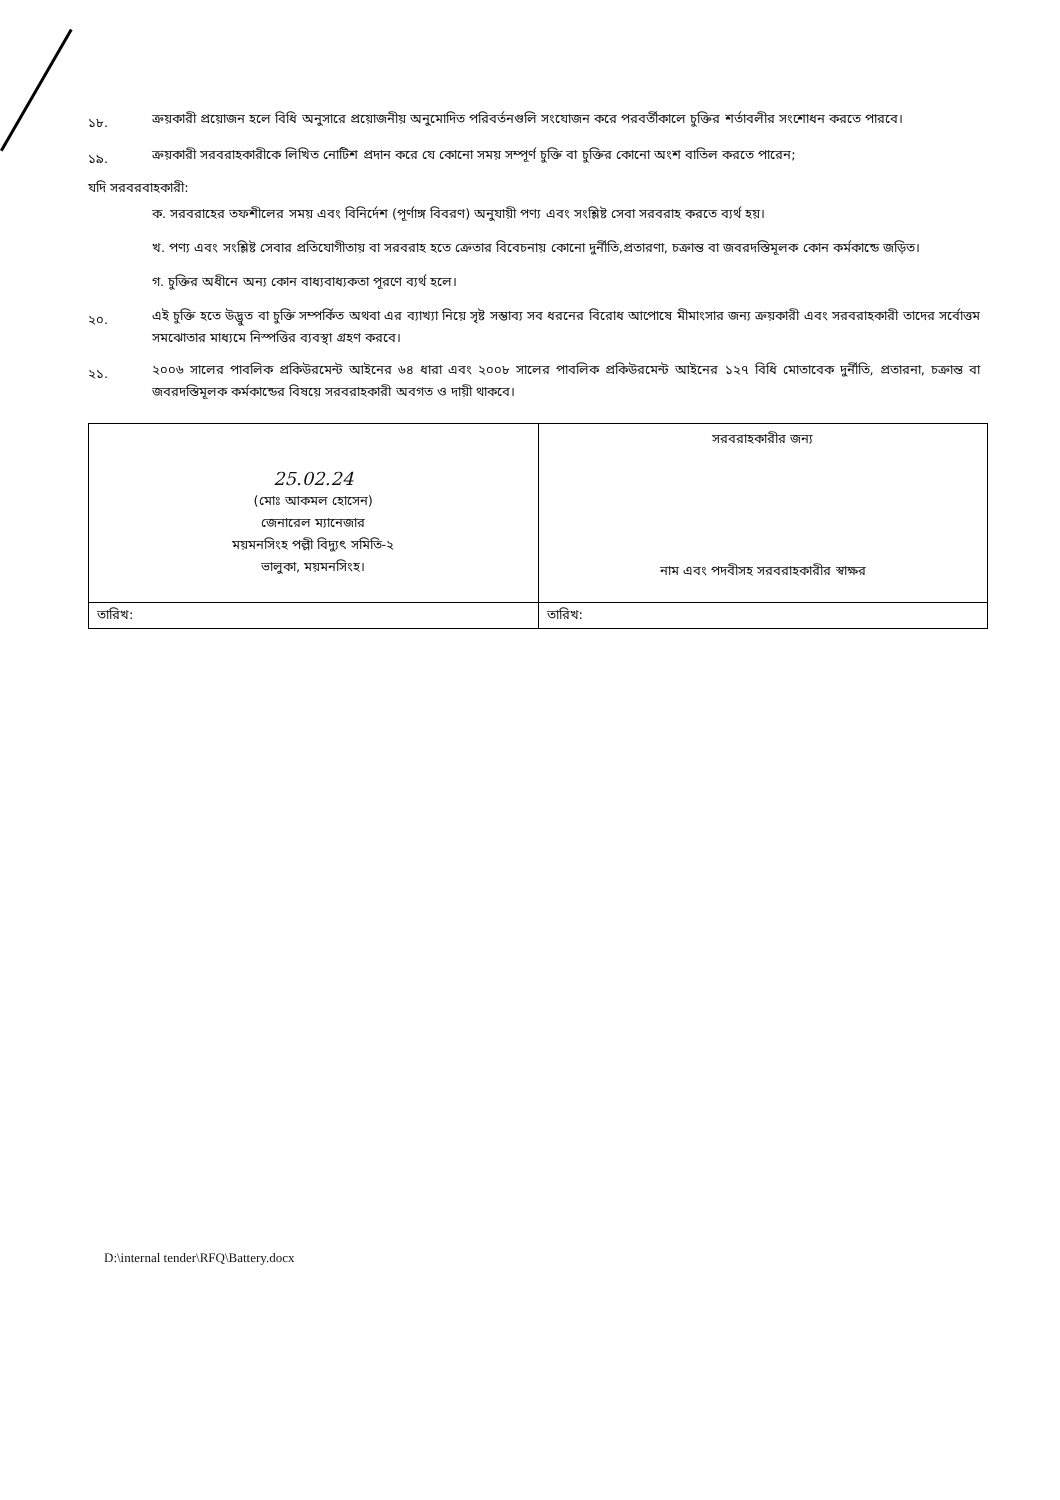১৮.
ক্রয়কারী প্রয়োজন হলে বিধি অনুসারে প্রয়োজনীয় অনুমোদিত পরিবর্তনগুলি সংযোজন করে পরবর্তীকালে চুক্তির শর্তাবলীর সংশোধন করতে পারবে।
১৯.
ক্রয়কারী সরবরাহকারীকে লিখিত নোটিশ প্রদান করে যে কোনো সময় সম্পূর্ণ চুক্তি বা চুক্তির কোনো অংশ বাতিল করতে পারেন;
যদি সরবরবাহকারী:
ক. সরবরাহের তফশীলের সময় এবং বিনির্দেশ (পূর্ণাঙ্গ বিবরণ) অনুযায়ী পণ্য এবং সংশ্লিষ্ট সেবা সরবরাহ করতে ব্যর্থ হয়।
খ. পণ্য এবং সংশ্লিষ্ট সেবার প্রতিযোগীতায় বা সরবরাহ হতে ক্রেতার বিবেচনায় কোনো দুর্নীতি,প্রতারণা, চক্রান্ত বা জবরদস্তিমূলক কোন কর্মকান্ডে জড়িত।
গ. চুক্তির অধীনে অন্য কোন বাধ্যবাধ্যকতা পূরণে ব্যর্থ হলে।
২০.
এই চুক্তি হতে উদ্ভুত বা চুক্তি সম্পর্কিত অথবা এর ব্যাখ্যা নিয়ে সৃষ্ট সম্ভাব্য সব ধরনের বিরোধ আপোষে মীমাংসার জন্য ক্রয়কারী এবং সরবরাহকারী তাদের সর্বোত্তম সমঝোতার মাধ্যমে নিস্পত্তির ব্যবস্থা গ্রহণ করবে।
২১.
২০০৬ সালের পাবলিক প্রকিউরমেন্ট আইনের ৬৪ ধারা এবং ২০০৮ সালের পাবলিক প্রকিউরমেন্ট আইনের ১২৭ বিধি মোতাবেক দুর্নীতি, প্রতারনা, চক্রান্ত বা জবরদস্তিমূলক কর্মকান্ডের বিষয়ে সরবরাহকারী অবগত ও দায়ী থাকবে।
| 25.02.24 (মোঃ আকমল হোসেন) জেনারেল ম্যানেজার ময়মনসিংহ পল্লী বিদ্যুৎ সমিতি-২ ভালুকা, ময়মনসিংহ। | সরবরাহকারীর জন্য নাম এবং পদবীসহ সরবরাহকারীর স্বাক্ষর |
| তারিখ: | তারিখ: |
D:\internal tender\RFQ\Battery.docx